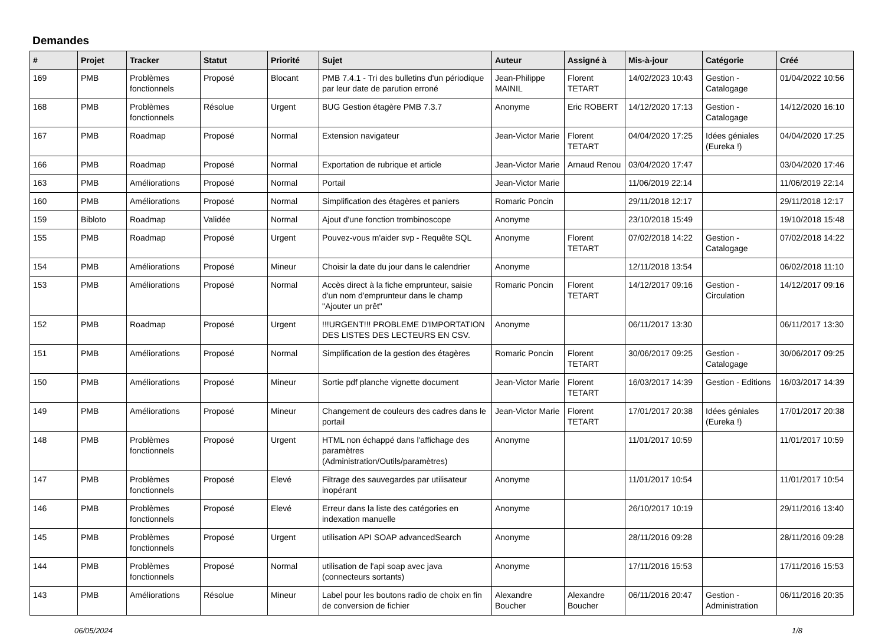Demandes
| # | Projet | Tracker | Statut | Priorité | Sujet | Auteur | Assigné à | Mis-à-jour | Catégorie | Créé |
| --- | --- | --- | --- | --- | --- | --- | --- | --- | --- | --- |
| 169 | PMB | Problèmes fonctionnels | Proposé | Blocant | PMB 7.4.1 - Tri des bulletins d'un périodique par leur date de parution erroné | Jean-Philippe MAINIL | Florent TETART | 14/02/2023 10:43 | Gestion - Catalogage | 01/04/2022 10:56 |
| 168 | PMB | Problèmes fonctionnels | Résolue | Urgent | BUG Gestion étagère PMB 7.3.7 | Anonyme | Eric ROBERT | 14/12/2020 17:13 | Gestion - Catalogage | 14/12/2020 16:10 |
| 167 | PMB | Roadmap | Proposé | Normal | Extension navigateur | Jean-Victor Marie | Florent TETART | 04/04/2020 17:25 | Idées géniales (Eureka !) | 04/04/2020 17:25 |
| 166 | PMB | Roadmap | Proposé | Normal | Exportation de rubrique et article | Jean-Victor Marie | Arnaud Renou | 03/04/2020 17:47 | | 03/04/2020 17:46 |
| 163 | PMB | Améliorations | Proposé | Normal | Portail | Jean-Victor Marie | | 11/06/2019 22:14 | | 11/06/2019 22:14 |
| 160 | PMB | Améliorations | Proposé | Normal | Simplification des étagères et paniers | Romaric Poncin | | 29/11/2018 12:17 | | 29/11/2018 12:17 |
| 159 | Bibloto | Roadmap | Validée | Normal | Ajout d'une fonction trombinoscope | Anonyme | | 23/10/2018 15:49 | | 19/10/2018 15:48 |
| 155 | PMB | Roadmap | Proposé | Urgent | Pouvez-vous m'aider svp - Requête SQL | Anonyme | Florent TETART | 07/02/2018 14:22 | Gestion - Catalogage | 07/02/2018 14:22 |
| 154 | PMB | Améliorations | Proposé | Mineur | Choisir la date du jour dans le calendrier | Anonyme | | 12/11/2018 13:54 | | 06/02/2018 11:10 |
| 153 | PMB | Améliorations | Proposé | Normal | Accès direct à la fiche emprunteur, saisie d'un nom d'emprunteur dans le champ "Ajouter un prêt" | Romaric Poncin | Florent TETART | 14/12/2017 09:16 | Gestion - Circulation | 14/12/2017 09:16 |
| 152 | PMB | Roadmap | Proposé | Urgent | !!!URGENT!!! PROBLEME D'IMPORTATION DES LISTES DES LECTEURS EN CSV. | Anonyme | | 06/11/2017 13:30 | | 06/11/2017 13:30 |
| 151 | PMB | Améliorations | Proposé | Normal | Simplification de la gestion des étagères | Romaric Poncin | Florent TETART | 30/06/2017 09:25 | Gestion - Catalogage | 30/06/2017 09:25 |
| 150 | PMB | Améliorations | Proposé | Mineur | Sortie pdf planche vignette document | Jean-Victor Marie | Florent TETART | 16/03/2017 14:39 | Gestion - Editions | 16/03/2017 14:39 |
| 149 | PMB | Améliorations | Proposé | Mineur | Changement de couleurs des cadres dans le portail | Jean-Victor Marie | Florent TETART | 17/01/2017 20:38 | Idées géniales (Eureka !) | 17/01/2017 20:38 |
| 148 | PMB | Problèmes fonctionnels | Proposé | Urgent | HTML non échappé dans l'affichage des paramètres (Administration/Outils/paramètres) | Anonyme | | 11/01/2017 10:59 | | 11/01/2017 10:59 |
| 147 | PMB | Problèmes fonctionnels | Proposé | Elevé | Filtrage des sauvegardes par utilisateur inopérant | Anonyme | | 11/01/2017 10:54 | | 11/01/2017 10:54 |
| 146 | PMB | Problèmes fonctionnels | Proposé | Elevé | Erreur dans la liste des catégories en indexation manuelle | Anonyme | | 26/10/2017 10:19 | | 29/11/2016 13:40 |
| 145 | PMB | Problèmes fonctionnels | Proposé | Urgent | utilisation API SOAP advancedSearch | Anonyme | | 28/11/2016 09:28 | | 28/11/2016 09:28 |
| 144 | PMB | Problèmes fonctionnels | Proposé | Normal | utilisation de l'api soap avec java (connecteurs sortants) | Anonyme | | 17/11/2016 15:53 | | 17/11/2016 15:53 |
| 143 | PMB | Améliorations | Résolue | Mineur | Label pour les boutons radio de choix en fin de conversion de fichier | Alexandre Boucher | Alexandre Boucher | 06/11/2016 20:47 | Gestion - Administration | 06/11/2016 20:35 |
06/05/2024 1/8